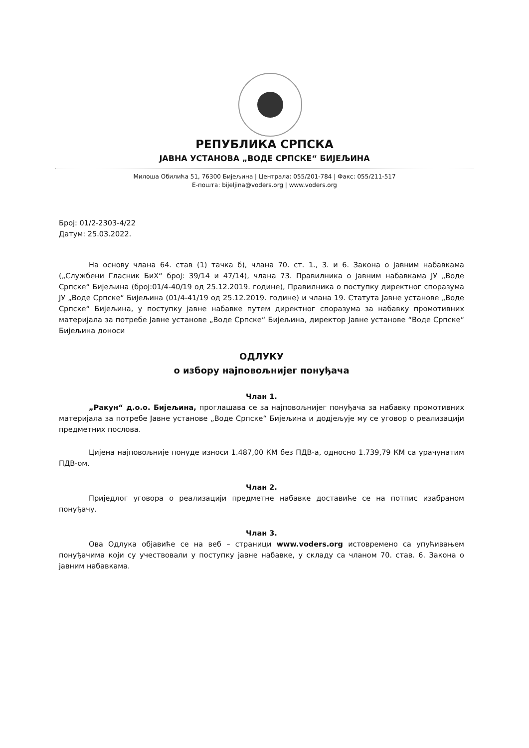РЕПУБЛИКА СРПСКА
ЈАВНА УСТАНОВА „ВОДЕ СРПСКЕ“ БИЈЕЉИНА
Милоша Обилића 51, 76300 Бијељина | Централа: 055/201-784 | Факс: 055/211-517
Е-пошта: bijeljina@voders.org | www.voders.org
Број: 01/2-2303-4/22
Датум: 25.03.2022.
На основу члана 64. став (1) тачка б), члана 70. ст. 1., 3. и 6. Закона о јавним набавкама („Службени Гласник БиХ“ број: 39/14 и 47/14), члана 73. Правилника о јавним набавкама ЈУ „Воде Српске“ Бијељина (број:01/4-40/19 од 25.12.2019. године), Правилника о поступку директног споразума ЈУ „Воде Српске“ Бијељина (01/4-41/19 од 25.12.2019. године) и члана 19. Статута Јавне установе „Воде Српске“ Бијељина, у поступку јавне набавке путем директног споразума за набавку промотивних материјала за потребе Јавне установе „Воде Српске“ Бијељина, директор Јавне установе “Воде Српске“ Бијељина доноси
ОДЛУКУ
о избору најповољнијег понуђача
Члан 1.
„Ракун“ д.о.о. Бијељина, проглашава се за најповољнијег понуђача за набавку промотивних материјала за потребе Јавне установе „Воде Српске“ Бијељина и додјељује му се уговор о реализацији предметних послова.
Цијена најповољније понуде износи 1.487,00 КМ без ПДВ-а, односно 1.739,79 КМ са урачунатим ПДВ-ом.
Члан 2.
Приједлог уговора о реализацији предметне набавке доставиће се на потпис изабраном понуђачу.
Члан 3.
Ова Одлука објавиће се на веб – страници www.voders.org истовремено са упућивањем понуђачима који су учествовали у поступку јавне набавке, у складу са чланом 70. став. 6. Закона о јавним набавкама.